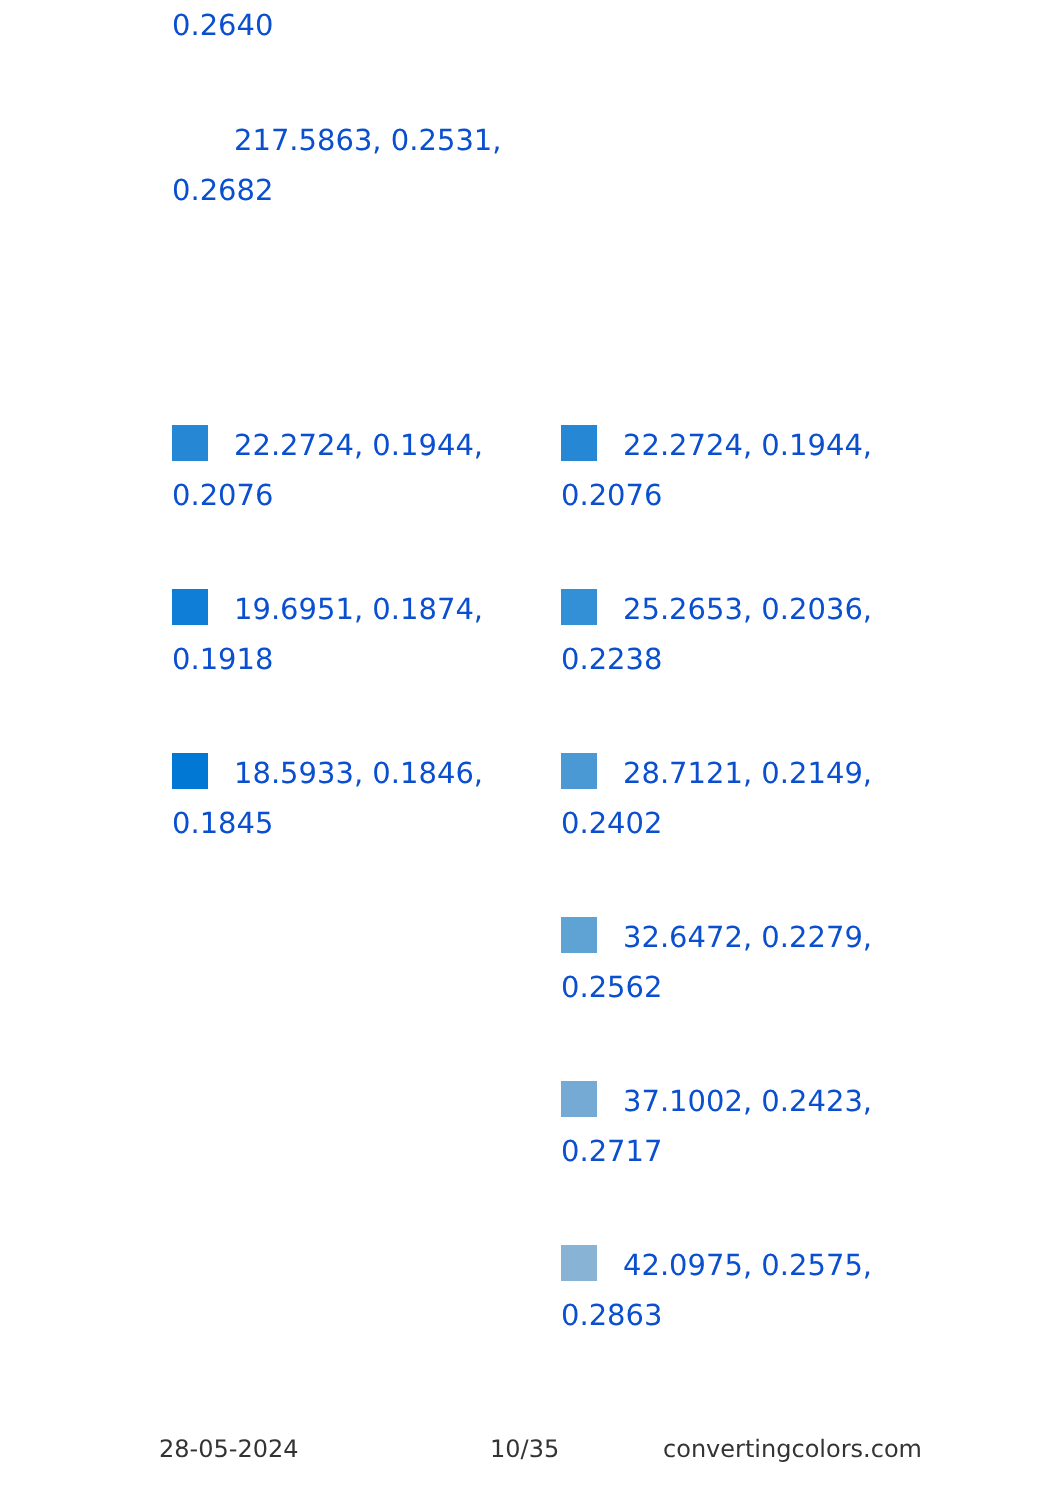0.2640
217.5863, 0.2531,
0.2682
22.2724, 0.1944,
0.2076
19.6951, 0.1874,
0.1918
18.5933, 0.1846,
0.1845
22.2724, 0.1944,
0.2076
25.2653, 0.2036,
0.2238
28.7121, 0.2149,
0.2402
32.6472, 0.2279,
0.2562
37.1002, 0.2423,
0.2717
42.0975, 0.2575,
0.2863
28-05-2024 10/35 convertingcolors.com